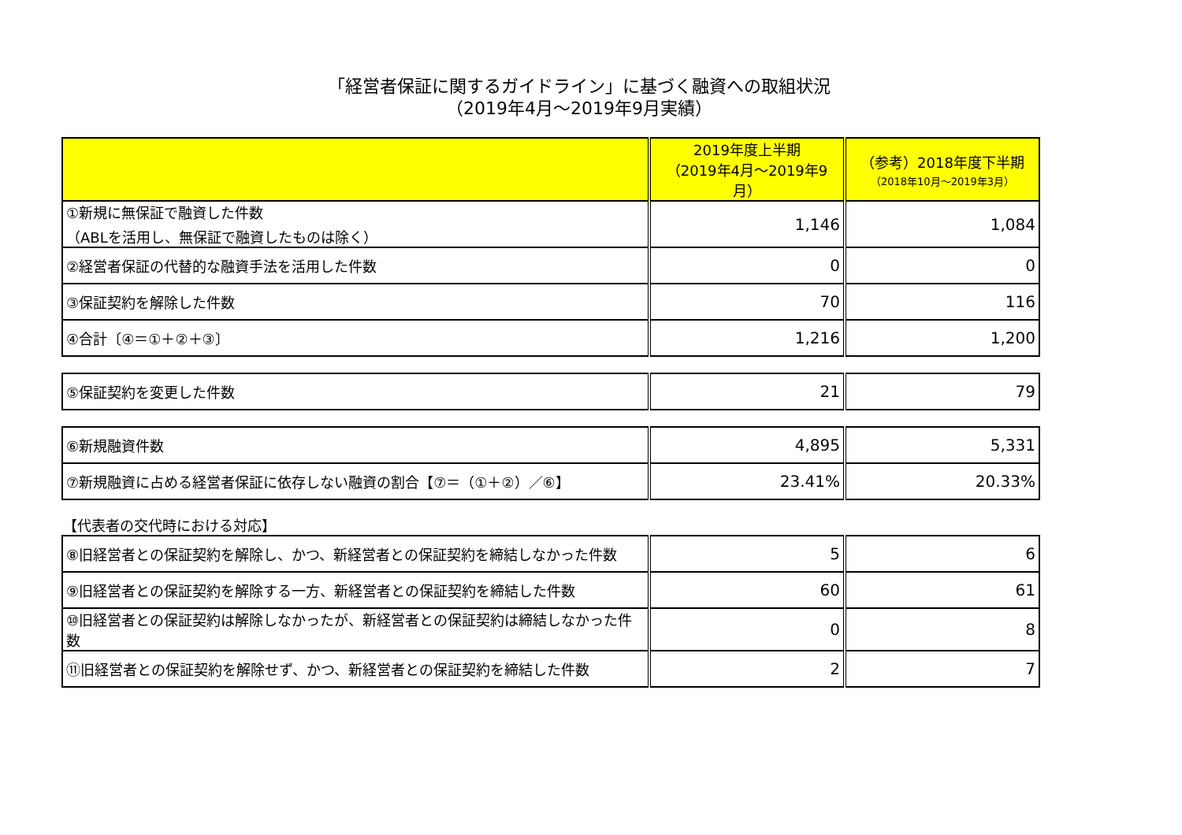「経営者保証に関するガイドライン」に基づく融資への取組状況
（2019年4月～2019年9月実績）
| | 2019年度上半期 （2019年4月～2019年9月） | （参考）2018年度下半期 （2018年10月～2019年3月） |
| --- | --- | --- |
| ①新規に無保証で融資した件数 （ABLを活用し、無保証で融資したものは除く） | 1,146 | 1,084 |
| ②経営者保証の代替的な融資手法を活用した件数 | 0 | 0 |
| ③保証契約を解除した件数 | 70 | 116 |
| ④合計〔④＝①＋②＋③〕 | 1,216 | 1,200 |
| ⑤保証契約を変更した件数 | 21 | 79 |
| ⑥新規融資件数 | 4,895 | 5,331 |
| ⑦新規融資に占める経営者保証に依存しない融資の割合【⑦＝（①＋②）／⑥】 | 23.41% | 20.33% |
【代表者の交代時における対応】
| ⑧旧経営者との保証契約を解除し、かつ、新経営者との保証契約を締結しなかった件数 | 5 | 6 |
| ⑨旧経営者との保証契約を解除する一方、新経営者との保証契約を締結した件数 | 60 | 61 |
| ⑩旧経営者との保証契約は解除しなかったが、新経営者との保証契約は締結しなかった件数 | 0 | 8 |
| ⑪旧経営者との保証契約を解除せず、かつ、新経営者との保証契約を締結した件数 | 2 | 7 |